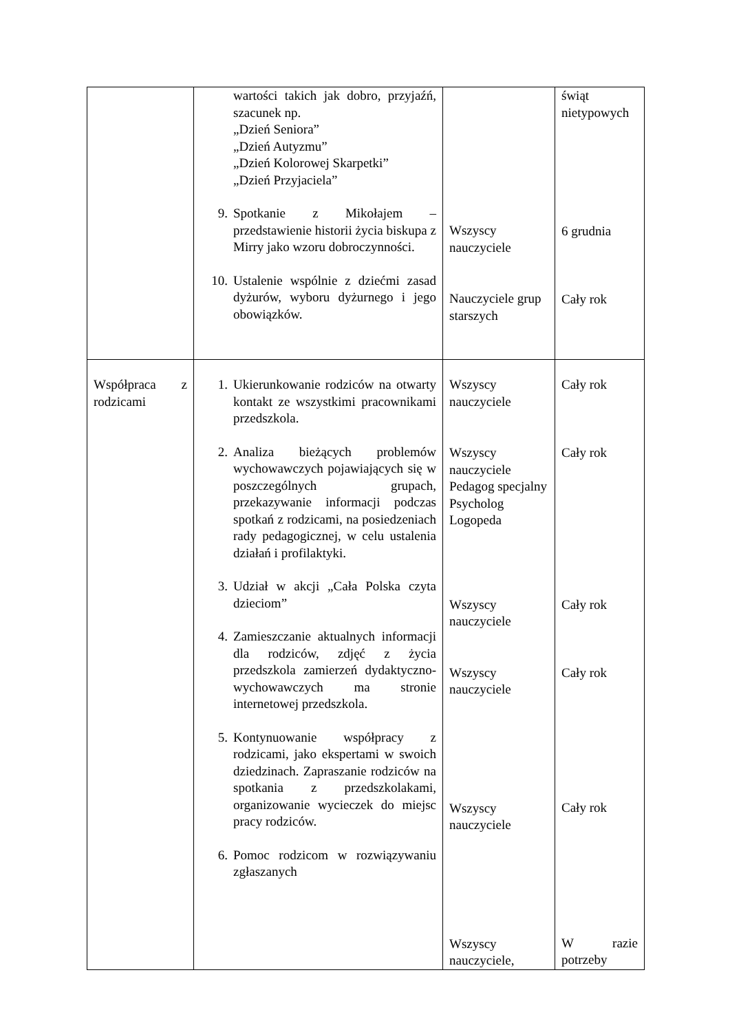| | wartości takich jak dobro, przyjaźń, szacunek np. „Dzień Seniora” „Dzień Autyzmu” „Dzień Kolorowej Skarpetki” „Dzień Przyjaciela” 9. Spotkanie z Mikołajem – przedstawienie historii życia biskupa z Mirry jako wzoru dobroczynności. 10. Ustalenie wspólnie z dziećmi zasad dyżurów, wyboru dyżurnego i jego obowiązków. | Wszyscy nauczyciele Nauczyciele grup starszych | świąt nietypowych 6 grudnia Cały rok |
| Współpraca z rodzicami | 1. Ukierunkowanie rodziców na otwarty kontakt ze wszystkimi pracownikami przedszkola. 2. Analiza bieżących problemów wychowawczych pojawiających się w poszczególnych grupach, przekazywanie informacji podczas spotkań z rodzicami, na posiedzeniach rady pedagogicznej, w celu ustalenia działań i profilaktyki. 3. Udział w akcji „Cała Polska czyta dzieciom” 4. Zamieszczanie aktualnych informacji dla rodziców, zdjęć z życia przedszkola zamierzeń dydaktyczno-wychowawczych ma stronie internetowej przedszkola. 5. Kontynuowanie współpracy z rodzicami, jako ekspertami w swoich dziedzinach. Zapraszanie rodziców na spotkania z przedszkolakami, organizowanie wycieczek do miejsc pracy rodziców. 6. Pomoc rodzicom w rozwiązywaniu zgłaszanych | Wszyscy nauczyciele Wszyscy nauczyciele Pedagog specjalny Psycholog Logopeda Wszyscy nauczyciele Wszyscy nauczyciele Wszyscy nauczyciele Wszyscy nauczyciele, | Cały rok Cały rok Cały rok Cały rok Cały rok W razie potrzeby |